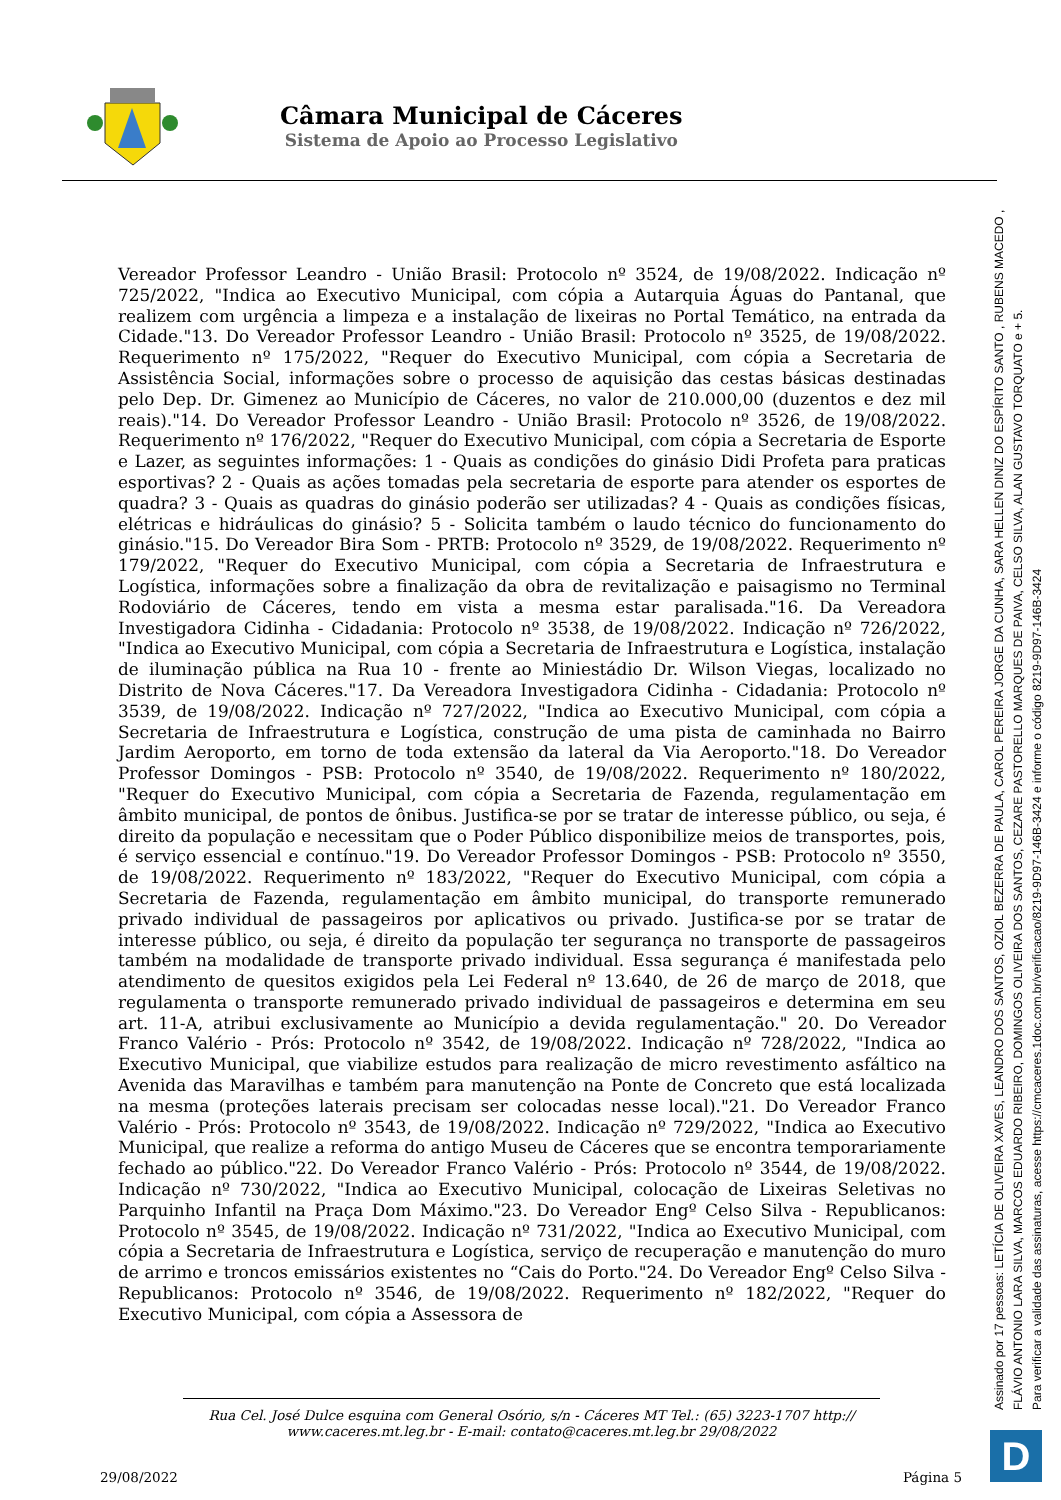Câmara Municipal de Cáceres
Sistema de Apoio ao Processo Legislativo
Vereador Professor Leandro - União Brasil: Protocolo nº 3524, de 19/08/2022. Indicação nº 725/2022, "Indica ao Executivo Municipal, com cópia a Autarquia Águas do Pantanal, que realizem com urgência a limpeza e a instalação de lixeiras no Portal Temático, na entrada da Cidade."13. Do Vereador Professor Leandro - União Brasil: Protocolo nº 3525, de 19/08/2022. Requerimento nº 175/2022, "Requer do Executivo Municipal, com cópia a Secretaria de Assistência Social, informações sobre o processo de aquisição das cestas básicas destinadas pelo Dep. Dr. Gimenez ao Município de Cáceres, no valor de 210.000,00 (duzentos e dez mil reais)."14. Do Vereador Professor Leandro - União Brasil: Protocolo nº 3526, de 19/08/2022. Requerimento nº 176/2022, "Requer do Executivo Municipal, com cópia a Secretaria de Esporte e Lazer, as seguintes informações: 1 - Quais as condições do ginásio Didi Profeta para praticas esportivas? 2 - Quais as ações tomadas pela secretaria de esporte para atender os esportes de quadra? 3 - Quais as quadras do ginásio poderão ser utilizadas? 4 - Quais as condições físicas, elétricas e hidráulicas do ginásio? 5 - Solicita também o laudo técnico do funcionamento do ginásio."15. Do Vereador Bira Som - PRTB: Protocolo nº 3529, de 19/08/2022. Requerimento nº 179/2022, "Requer do Executivo Municipal, com cópia a Secretaria de Infraestrutura e Logística, informações sobre a finalização da obra de revitalização e paisagismo no Terminal Rodoviário de Cáceres, tendo em vista a mesma estar paralisada."16. Da Vereadora Investigadora Cidinha - Cidadania: Protocolo nº 3538, de 19/08/2022. Indicação nº 726/2022, "Indica ao Executivo Municipal, com cópia a Secretaria de Infraestrutura e Logística, instalação de iluminação pública na Rua 10 - frente ao Miniestádio Dr. Wilson Viegas, localizado no Distrito de Nova Cáceres."17. Da Vereadora Investigadora Cidinha - Cidadania: Protocolo nº 3539, de 19/08/2022. Indicação nº 727/2022, "Indica ao Executivo Municipal, com cópia a Secretaria de Infraestrutura e Logística, construção de uma pista de caminhada no Bairro Jardim Aeroporto, em torno de toda extensão da lateral da Via Aeroporto."18. Do Vereador Professor Domingos - PSB: Protocolo nº 3540, de 19/08/2022. Requerimento nº 180/2022, "Requer do Executivo Municipal, com cópia a Secretaria de Fazenda, regulamentação em âmbito municipal, de pontos de ônibus. Justifica-se por se tratar de interesse público, ou seja, é direito da população e necessitam que o Poder Público disponibilize meios de transportes, pois, é serviço essencial e contínuo."19. Do Vereador Professor Domingos - PSB: Protocolo nº 3550, de 19/08/2022. Requerimento nº 183/2022, "Requer do Executivo Municipal, com cópia a Secretaria de Fazenda, regulamentação em âmbito municipal, do transporte remunerado privado individual de passageiros por aplicativos ou privado. Justifica-se por se tratar de interesse público, ou seja, é direito da população ter segurança no transporte de passageiros também na modalidade de transporte privado individual. Essa segurança é manifestada pelo atendimento de quesitos exigidos pela Lei Federal nº 13.640, de 26 de março de 2018, que regulamenta o transporte remunerado privado individual de passageiros e determina em seu art. 11-A, atribui exclusivamente ao Município a devida regulamentação." 20. Do Vereador Franco Valério - Prós: Protocolo nº 3542, de 19/08/2022. Indicação nº 728/2022, "Indica ao Executivo Municipal, que viabilize estudos para realização de micro revestimento asfáltico na Avenida das Maravilhas e também para manutenção na Ponte de Concreto que está localizada na mesma (proteções laterais precisam ser colocadas nesse local)."21. Do Vereador Franco Valério - Prós: Protocolo nº 3543, de 19/08/2022. Indicação nº 729/2022, "Indica ao Executivo Municipal, que realize a reforma do antigo Museu de Cáceres que se encontra temporariamente fechado ao público."22. Do Vereador Franco Valério - Prós: Protocolo nº 3544, de 19/08/2022. Indicação nº 730/2022, "Indica ao Executivo Municipal, colocação de Lixeiras Seletivas no Parquinho Infantil na Praça Dom Máximo."23. Do Vereador Engº Celso Silva - Republicanos: Protocolo nº 3545, de 19/08/2022. Indicação nº 731/2022, "Indica ao Executivo Municipal, com cópia a Secretaria de Infraestrutura e Logística, serviço de recuperação e manutenção do muro de arrimo e troncos emissários existentes no “Cais do Porto."24. Do Vereador Engº Celso Silva - Republicanos: Protocolo nº 3546, de 19/08/2022. Requerimento nº 182/2022, "Requer do Executivo Municipal, com cópia a Assessora de
Rua Cel. José Dulce esquina com General Osório, s/n - Cáceres MT Tel.: (65) 3223-1707 http://
www.caceres.mt.leg.br - E-mail: contato@caceres.mt.leg.br 29/08/2022
29/08/2022 Página 5
Assinado por 17 pessoas: LETÍCIA DE OLIVEIRA XAVES, LEANDRO DOS SANTOS, OZIOL BEZERRA DE PAULA, CAROL PEREIRA JORGE DA CUNHA, SARA HELLEN DINIZ DO ESPÍRITO SANTO , RUBENS MACEDO ,
FLÁVIO ANTONIO LARA SILVA, MARCOS EDUARDO RIBEIRO, DOMINGOS OLIVEIRA DOS SANTOS, CEZARE PASTORELLO MARQUES DE PAIVA, CELSO SILVA, ALAN GUSTAVO TORQUATO e + 5.
Para verificar a validade das assinaturas, acesse https://cmcaceres.1doc.com.br/verificacao/8219-9D97-146B-3424 e informe o código 8219-9D97-146B-3424
D